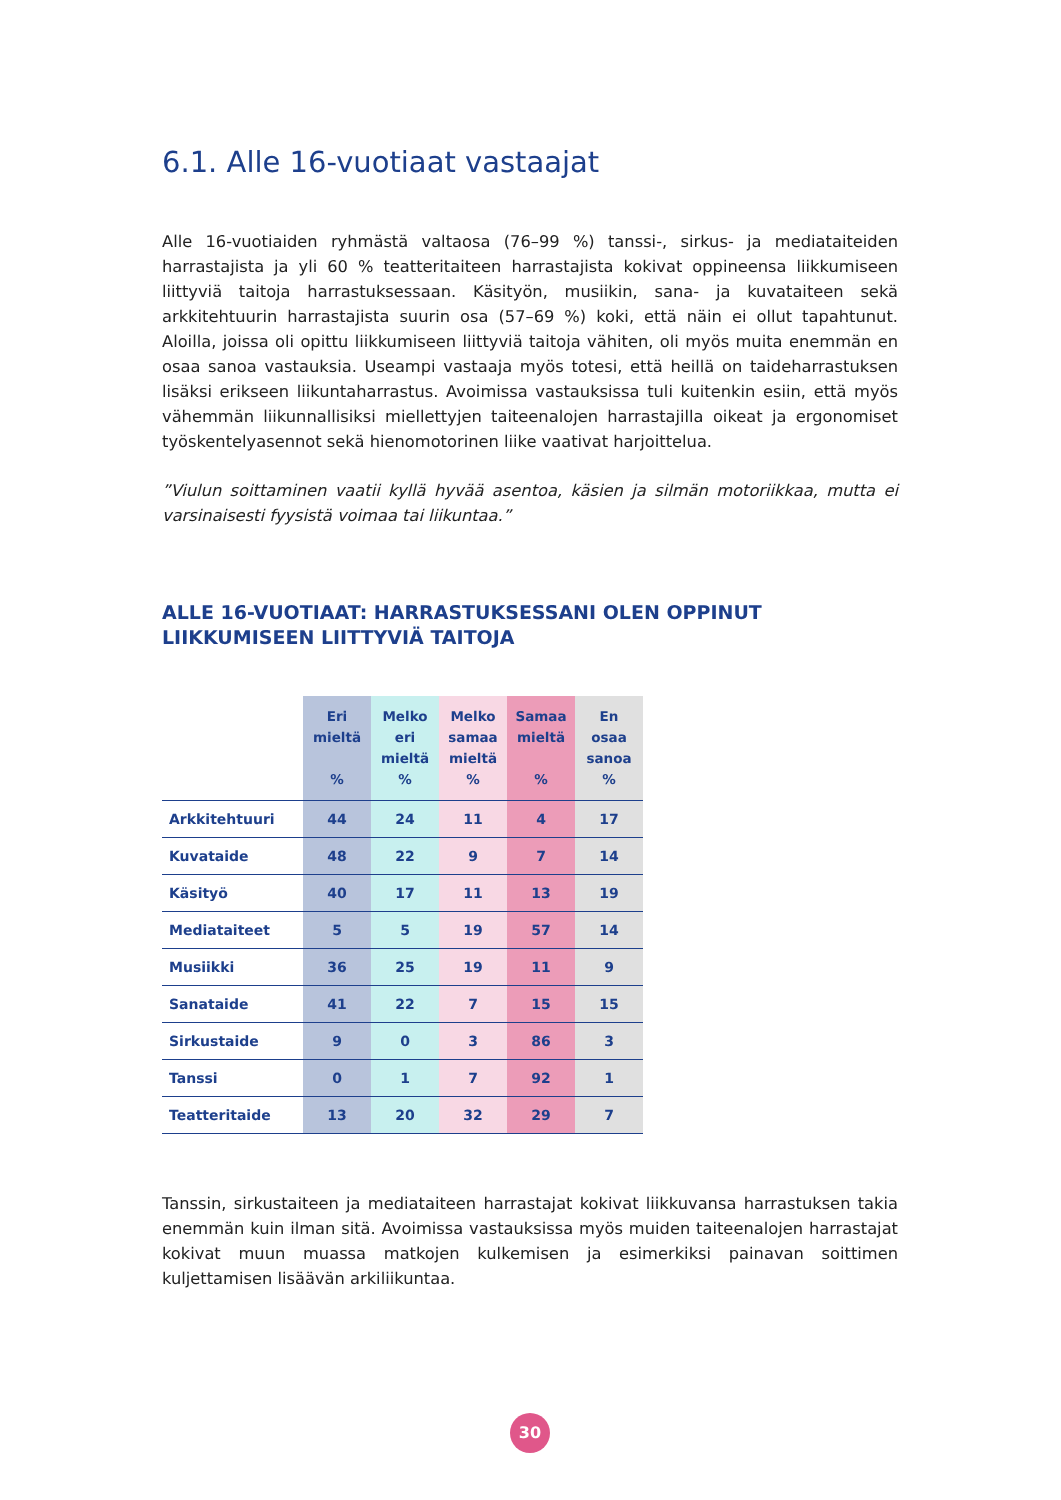6.1. Alle 16-vuotiaat vastaajat
Alle 16-vuotiaiden ryhmästä valtaosa (76–99 %) tanssi-, sirkus- ja mediataiteiden harrastajista ja yli 60 % teatteritaiteen harrastajista kokivat oppineensa liikkumiseen liittyviä taitoja harrastuksessaan. Käsityön, musiikin, sana- ja kuvataiteen sekä arkkitehtuurin harrastajista suurin osa (57–69 %) koki, että näin ei ollut tapahtunut. Aloilla, joissa oli opittu liikkumiseen liittyviä taitoja vähiten, oli myös muita enemmän en osaa sanoa vastauksia. Useampi vastaaja myös totesi, että heillä on taideharrastuksen lisäksi erikseen liikuntaharrastus. Avoimissa vastauksissa tuli kuitenkin esiin, että myös vähemmän liikunnallisiksi miellettyjen taiteenalojen harrastajilla oikeat ja ergonomiset työskentelyasennot sekä hienomotorinen liike vaativat harjoittelua.
”Viulun soittaminen vaatii kyllä hyvää asentoa, käsien ja silmän motoriikkaa, mutta ei varsinaisesti fyysistä voimaa tai liikuntaa.”
ALLE 16-VUOTIAAT: HARRASTUKSESSANI OLEN OPPINUT LIIKKUMISEEN LIITTYVIÄ TAITOJA
| | Eri mieltä % | Melko eri mieltä % | Melko samaa mieltä % | Samaa mieltä % | En osaa sanoa % |
| --- | --- | --- | --- | --- | --- |
| Arkkitehtuuri | 44 | 24 | 11 | 4 | 17 |
| Kuvataide | 48 | 22 | 9 | 7 | 14 |
| Käsityö | 40 | 17 | 11 | 13 | 19 |
| Mediataiteet | 5 | 5 | 19 | 57 | 14 |
| Musiikki | 36 | 25 | 19 | 11 | 9 |
| Sanataide | 41 | 22 | 7 | 15 | 15 |
| Sirkustaide | 9 | 0 | 3 | 86 | 3 |
| Tanssi | 0 | 1 | 7 | 92 | 1 |
| Teatteritaide | 13 | 20 | 32 | 29 | 7 |
Tanssin, sirkustaiteen ja mediataiteen harrastajat kokivat liikkuvansa harrastuksen takia enemmän kuin ilman sitä. Avoimissa vastauksissa myös muiden taiteenalojen harrastajat kokivat muun muassa matkojen kulkemisen ja esimerkiksi painavan soittimen kuljettamisen lisäävän arkiliikuntaa.
30